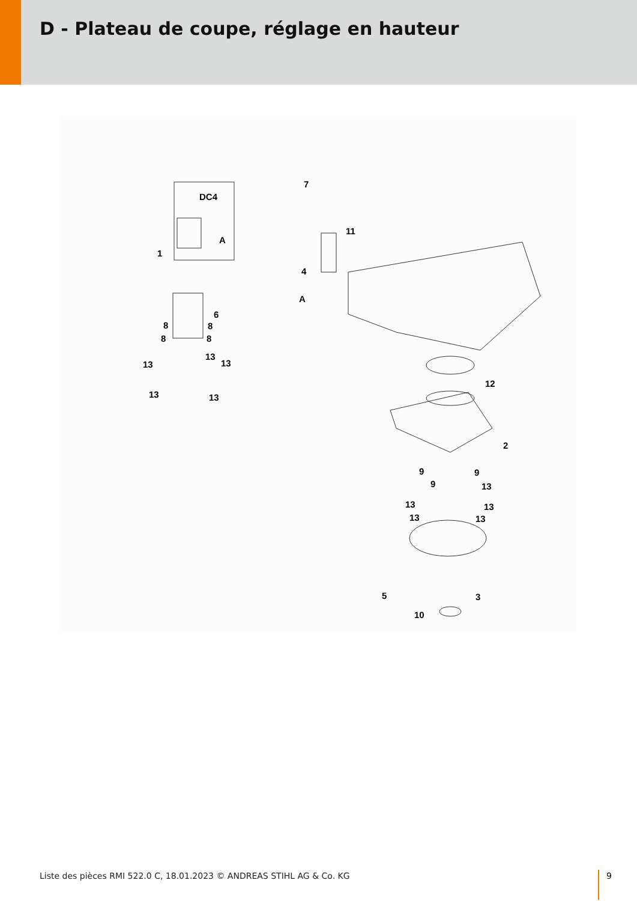D - Plateau de coupe, réglage en hauteur
DC4
7
11
1
A
4
A
6
8 8
8 8
13
13
13
13 13
12
2
9 9
9 13
13 13
13 13
5 3
10
Liste des pièces RMI 522.0 C, 18.01.2023 © ANDREAS STIHL AG & Co. KG
9